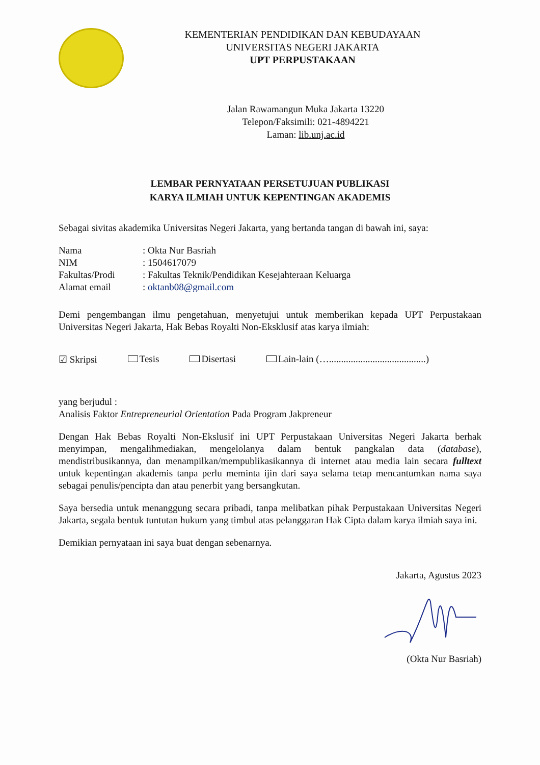KEMENTERIAN PENDIDIKAN DAN KEBUDAYAAN
UNIVERSITAS NEGERI JAKARTA
UPT PERPUSTAKAAN
Jalan Rawamangun Muka Jakarta 13220
Telepon/Faksimili: 021-4894221
Laman: lib.unj.ac.id
LEMBAR PERNYATAAN PERSETUJUAN PUBLIKASI
KARYA ILMIAH UNTUK KEPENTINGAN AKADEMIS
Sebagai sivitas akademika Universitas Negeri Jakarta, yang bertanda tangan di bawah ini, saya:
Nama: Okta Nur Basriah
NIM: 1504617079
Fakultas/Prodi: Fakultas Teknik/Pendidikan Kesejahteraan Keluarga
Alamat email: oktanb08@gmail.com
Demi pengembangan ilmu pengetahuan, menyetujui untuk memberikan kepada UPT Perpustakaan Universitas Negeri Jakarta, Hak Bebas Royalti Non-Eksklusif atas karya ilmiah:
☑ Skripsi Tesis Disertasi Lain-lain (…........................................)
yang berjudul :
Analisis Faktor Entrepreneurial Orientation Pada Program Jakpreneur
Dengan Hak Bebas Royalti Non-Ekslusif ini UPT Perpustakaan Universitas Negeri Jakarta berhak menyimpan, mengalihmediakan, mengelolanya dalam bentuk pangkalan data (database), mendistribusikannya, dan menampilkan/mempublikasikannya di internet atau media lain secara fulltext untuk kepentingan akademis tanpa perlu meminta ijin dari saya selama tetap mencantumkan nama saya sebagai penulis/pencipta dan atau penerbit yang bersangkutan.
Saya bersedia untuk menanggung secara pribadi, tanpa melibatkan pihak Perpustakaan Universitas Negeri Jakarta, segala bentuk tuntutan hukum yang timbul atas pelanggaran Hak Cipta dalam karya ilmiah saya ini.
Demikian pernyataan ini saya buat dengan sebenarnya.
Jakarta, Agustus 2023 (Okta Nur Basriah)